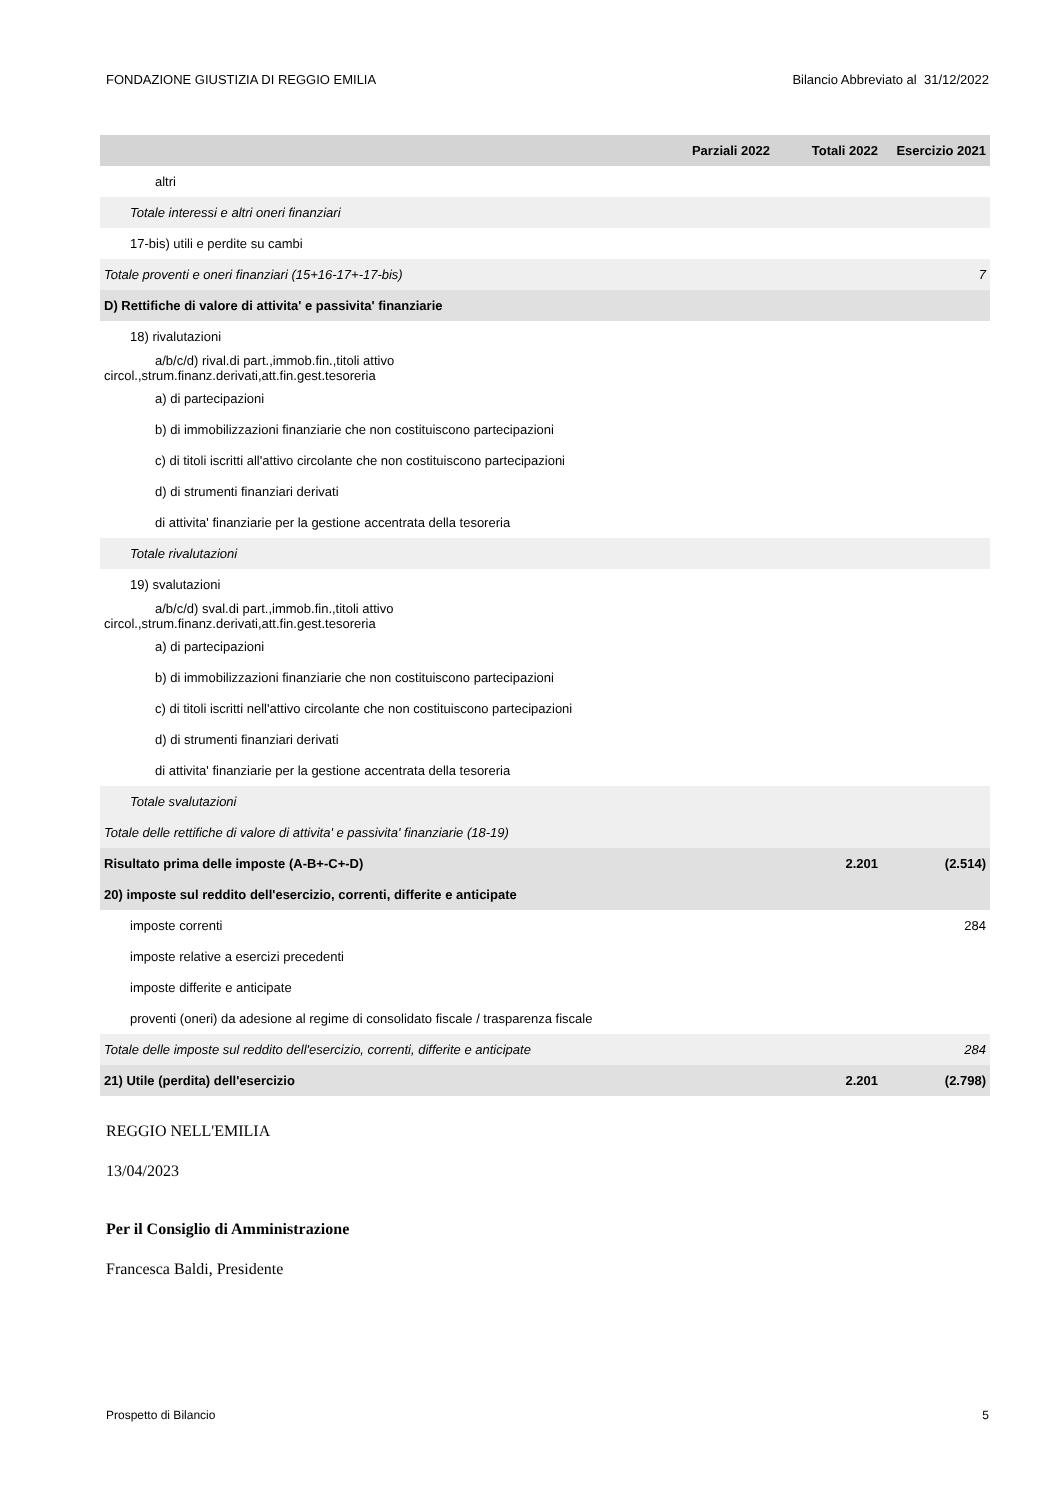FONDAZIONE GIUSTIZIA DI REGGIO EMILIA Bilancio Abbreviato al 31/12/2022
| | Parziali 2022 | Totali 2022 | Esercizio 2021 |
| --- | --- | --- | --- |
| altri | | | |
| Totale interessi e altri oneri finanziari | | | |
| 17-bis) utili e perdite su cambi | | | |
| Totale proventi e oneri finanziari (15+16-17+-17-bis) | | | 7 |
| D) Rettifiche di valore di attivita' e passivita' finanziarie | | | |
| 18) rivalutazioni | | | |
| a/b/c/d) rival.di part.,immob.fin.,titoli attivo circol.,strum.finanz.derivati,att.fin.gest.tesoreria | | | |
| a) di partecipazioni | | | |
| b) di immobilizzazioni finanziarie che non costituiscono partecipazioni | | | |
| c) di titoli iscritti all'attivo circolante che non costituiscono partecipazioni | | | |
| d) di strumenti finanziari derivati | | | |
| di attivita' finanziarie per la gestione accentrata della tesoreria | | | |
| Totale rivalutazioni | | | |
| 19) svalutazioni | | | |
| a/b/c/d) sval.di part.,immob.fin.,titoli attivo circol.,strum.finanz.derivati,att.fin.gest.tesoreria | | | |
| a) di partecipazioni | | | |
| b) di immobilizzazioni finanziarie che non costituiscono partecipazioni | | | |
| c) di titoli iscritti nell'attivo circolante che non costituiscono partecipazioni | | | |
| d) di strumenti finanziari derivati | | | |
| di attivita' finanziarie per la gestione accentrata della tesoreria | | | |
| Totale svalutazioni | | | |
| Totale delle rettifiche di valore di attivita' e passivita' finanziarie (18-19) | | | |
| Risultato prima delle imposte (A-B+-C+-D) | | 2.201 | (2.514) |
| 20) imposte sul reddito dell'esercizio, correnti, differite e anticipate | | | |
| imposte correnti | | | 284 |
| imposte relative a esercizi precedenti | | | |
| imposte differite e anticipate | | | |
| proventi (oneri) da adesione al regime di consolidato fiscale / trasparenza fiscale | | | |
| Totale delle imposte sul reddito dell'esercizio, correnti, differite e anticipate | | | 284 |
| 21) Utile (perdita) dell'esercizio | | 2.201 | (2.798) |
REGGIO NELL'EMILIA
13/04/2023
Per il Consiglio di Amministrazione
Francesca Baldi, Presidente
Prospetto di Bilancio 5